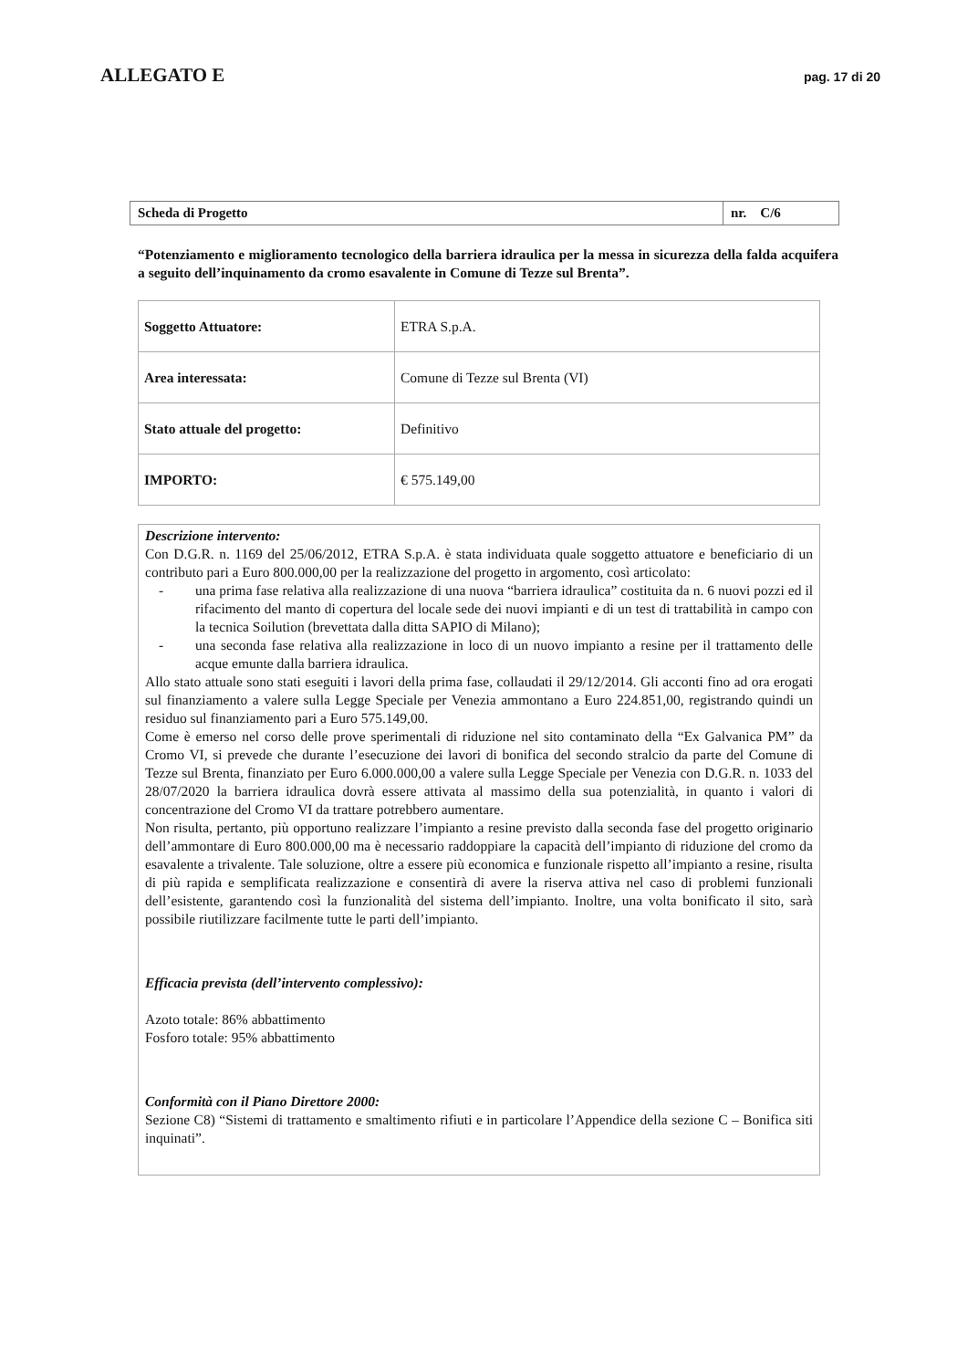ALLEGATO E
pag. 17 di 20
| Scheda di Progetto | nr. C/6 |
“Potenziamento e miglioramento tecnologico della barriera idraulica per la messa in sicurezza della falda acquifera a seguito dell’inquinamento da cromo esavalente in Comune di Tezze sul Brenta”.
| Soggetto Attuatore: | ETRA S.p.A. |
| Area interessata: | Comune di Tezze sul Brenta (VI) |
| Stato attuale del progetto: | Definitivo |
| IMPORTO: | € 575.149,00 |
Descrizione intervento:
Con D.G.R. n. 1169 del 25/06/2012, ETRA S.p.A. è stata individuata quale soggetto attuatore e beneficiario di un contributo pari a Euro 800.000,00 per la realizzazione del progetto in argomento, così articolato:
- una prima fase relativa alla realizzazione di una nuova “barriera idraulica” costituita da n. 6 nuovi pozzi ed il rifacimento del manto di copertura del locale sede dei nuovi impianti e di un test di trattabilità in campo con la tecnica Soilution (brevettata dalla ditta SAPIO di Milano);
- una seconda fase relativa alla realizzazione in loco di un nuovo impianto a resine per il trattamento delle acque emunte dalla barriera idraulica.
Allo stato attuale sono stati eseguiti i lavori della prima fase, collaudati il 29/12/2014. Gli acconti fino ad ora erogati sul finanziamento a valere sulla Legge Speciale per Venezia ammontano a Euro 224.851,00, registrando quindi un residuo sul finanziamento pari a Euro 575.149,00.
Come è emerso nel corso delle prove sperimentali di riduzione nel sito contaminato della “Ex Galvanica PM” da Cromo VI, si prevede che durante l’esecuzione dei lavori di bonifica del secondo stralcio da parte del Comune di Tezze sul Brenta, finanziato per Euro 6.000.000,00 a valere sulla Legge Speciale per Venezia con D.G.R. n. 1033 del 28/07/2020 la barriera idraulica dovrà essere attivata al massimo della sua potenzialità, in quanto i valori di concentrazione del Cromo VI da trattare potrebbero aumentare.
Non risulta, pertanto, più opportuno realizzare l’impianto a resine previsto dalla seconda fase del progetto originario dell’ammontare di Euro 800.000,00 ma è necessario raddoppiare la capacità dell’impianto di riduzione del cromo da esavalente a trivalente. Tale soluzione, oltre a essere più economica e funzionale rispetto all’impianto a resine, risulta di più rapida e semplificata realizzazione e consentirà di avere la riserva attiva nel caso di problemi funzionali dell’esistente, garantendo così la funzionalità del sistema dell’impianto. Inoltre, una volta bonificato il sito, sarà possibile riutilizzare facilmente tutte le parti dell’impianto.
Efficacia prevista (dell’intervento complessivo):
Azoto totale: 86% abbattimento
Fosforo totale: 95% abbattimento
Conformità con il Piano Direttore 2000:
Sezione C8) “Sistemi di trattamento e smaltimento rifiuti e in particolare l’Appendice della sezione C – Bonifica siti inquinati”.